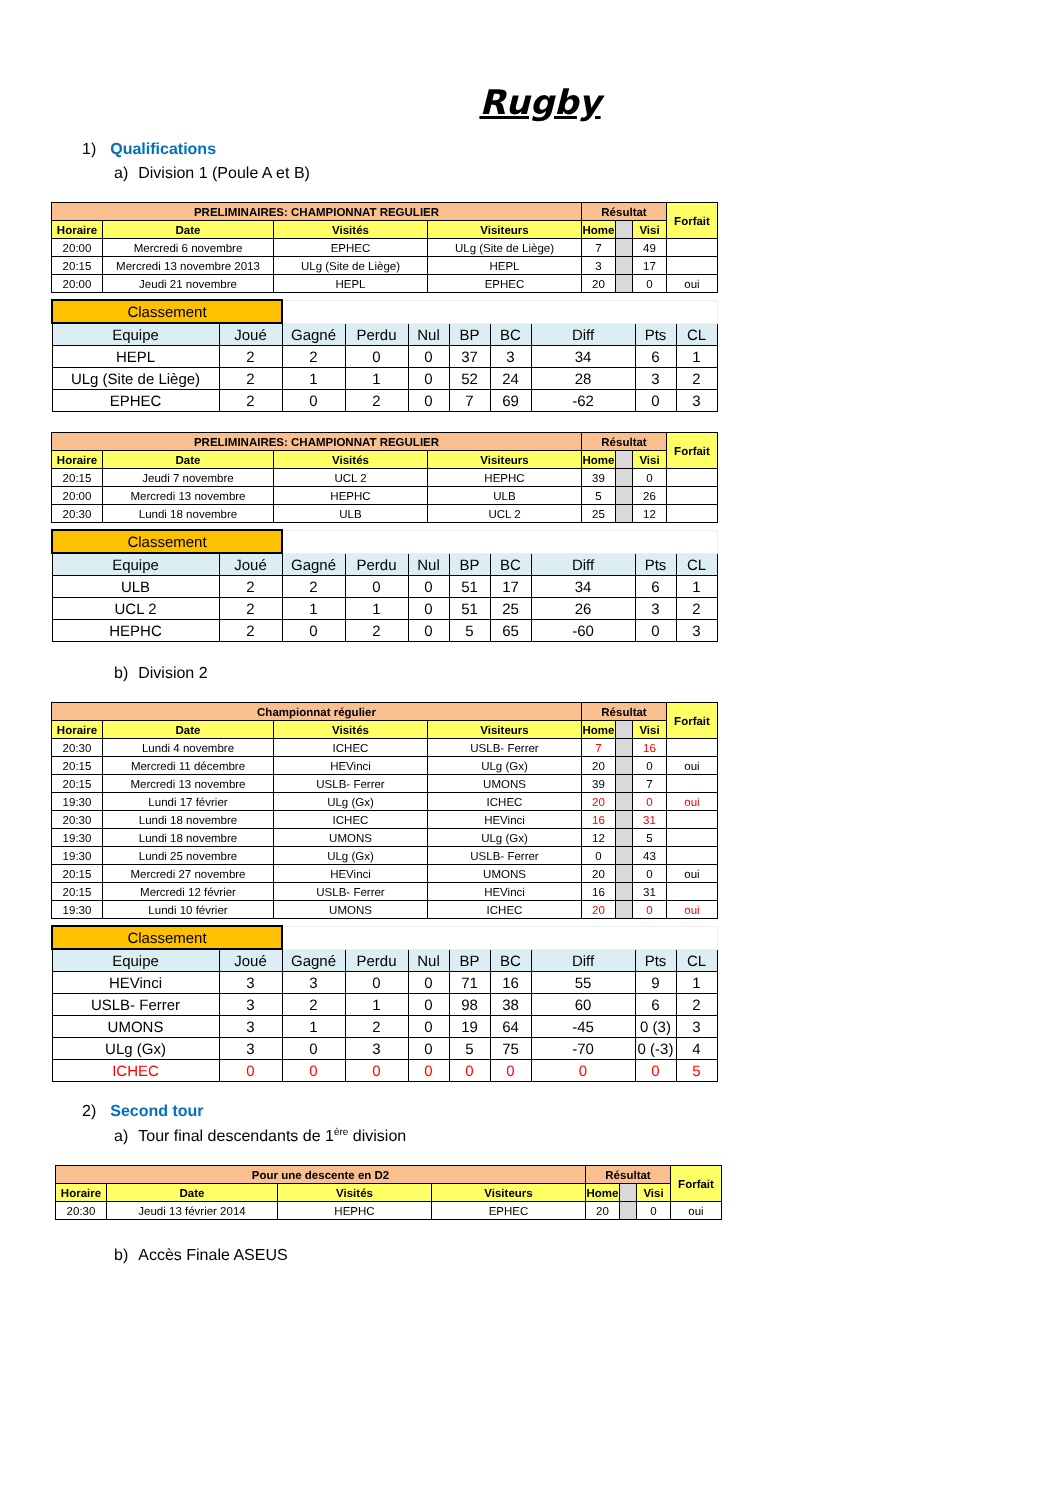Rugby
1) Qualifications
a) Division 1 (Poule A et B)
| PRELIMINAIRES: CHAMPIONNAT REGULIER | | | | Résultat | | | Forfait |
| --- | --- | --- | --- | --- | --- | --- | --- |
| Horaire | Date | Visités | Visiteurs | Home | | Visi | |
| 20:00 | Mercredi 6 novembre | EPHEC | ULg (Site de Liège) | 7 | | 49 | |
| 20:15 | Mercredi 13 novembre 2013 | ULg (Site de Liège) | HEPL | 3 | | 17 | |
| 20:00 | Jeudi 21 novembre | HEPL | EPHEC | 20 | | 0 | oui |
| Classement | | | | | | | | | |
| Equipe | Joué | Gagné | Perdu | Nul | BP | BC | Diff | Pts | CL |
| HEPL | 2 | 2 | 0 | 0 | 37 | 3 | 34 | 6 | 1 |
| ULg (Site de Liège) | 2 | 1 | 1 | 0 | 52 | 24 | 28 | 3 | 2 |
| EPHEC | 2 | 0 | 2 | 0 | 7 | 69 | -62 | 0 | 3 |
| PRELIMINAIRES: CHAMPIONNAT REGULIER | | | | Résultat | | | Forfait |
| --- | --- | --- | --- | --- | --- | --- | --- |
| Horaire | Date | Visités | Visiteurs | Home | | Visi | |
| 20:15 | Jeudi 7 novembre | UCL 2 | HEPHC | 39 | | 0 | |
| 20:00 | Mercredi 13 novembre | HEPHC | ULB | 5 | | 26 | |
| 20:30 | Lundi 18 novembre | ULB | UCL 2 | 25 | | 12 | |
| Classement | | | | | | | | | |
| Equipe | Joué | Gagné | Perdu | Nul | BP | BC | Diff | Pts | CL |
| ULB | 2 | 2 | 0 | 0 | 51 | 17 | 34 | 6 | 1 |
| UCL 2 | 2 | 1 | 1 | 0 | 51 | 25 | 26 | 3 | 2 |
| HEPHC | 2 | 0 | 2 | 0 | 5 | 65 | -60 | 0 | 3 |
b) Division 2
| Championnat régulier | | | | Résultat | | | Forfait |
| --- | --- | --- | --- | --- | --- | --- | --- |
| Horaire | Date | Visités | Visiteurs | Home | | Visi | |
| 20:30 | Lundi 4 novembre | ICHEC | USLB- Ferrer | 7 | | 16 | |
| 20:15 | Mercredi 11 décembre | HEVinci | ULg (Gx) | 20 | | 0 | oui |
| 20:15 | Mercredi 13 novembre | USLB- Ferrer | UMONS | 39 | | 7 | |
| 19:30 | Lundi 17 février | ULg (Gx) | ICHEC | 20 | | 0 | oui |
| 20:30 | Lundi 18 novembre | ICHEC | HEVinci | 16 | | 31 | |
| 19:30 | Lundi 18 novembre | UMONS | ULg (Gx) | 12 | | 5 | |
| 19:30 | Lundi 25 novembre | ULg (Gx) | USLB- Ferrer | 0 | | 43 | |
| 20:15 | Mercredi 27 novembre | HEVinci | UMONS | 20 | | 0 | oui |
| 20:15 | Mercredi 12 février | USLB- Ferrer | HEVinci | 16 | | 31 | |
| 19:30 | Lundi 10 février | UMONS | ICHEC | 20 | | 0 | oui |
| Classement | | | | | | | | | |
| Equipe | Joué | Gagné | Perdu | Nul | BP | BC | Diff | Pts | CL |
| HEVinci | 3 | 3 | 0 | 0 | 71 | 16 | 55 | 9 | 1 |
| USLB- Ferrer | 3 | 2 | 1 | 0 | 98 | 38 | 60 | 6 | 2 |
| UMONS | 3 | 1 | 2 | 0 | 19 | 64 | -45 | 0 (3) | 3 |
| ULg (Gx) | 3 | 0 | 3 | 0 | 5 | 75 | -70 | 0 (-3) | 4 |
| ICHEC | 0 | 0 | 0 | 0 | 0 | 0 | 0 | 0 | 5 |
2) Second tour
a) Tour final descendants de 1<sup>ère</sup> division
| Pour une descente en D2 | | | | Résultat | | | Forfait |
| --- | --- | --- | --- | --- | --- | --- | --- |
| Horaire | Date | Visités | Visiteurs | Home | | Visi | |
| 20:30 | Jeudi 13 février 2014 | HEPHC | EPHEC | 20 | | 0 | oui |
b) Accès Finale ASEUS